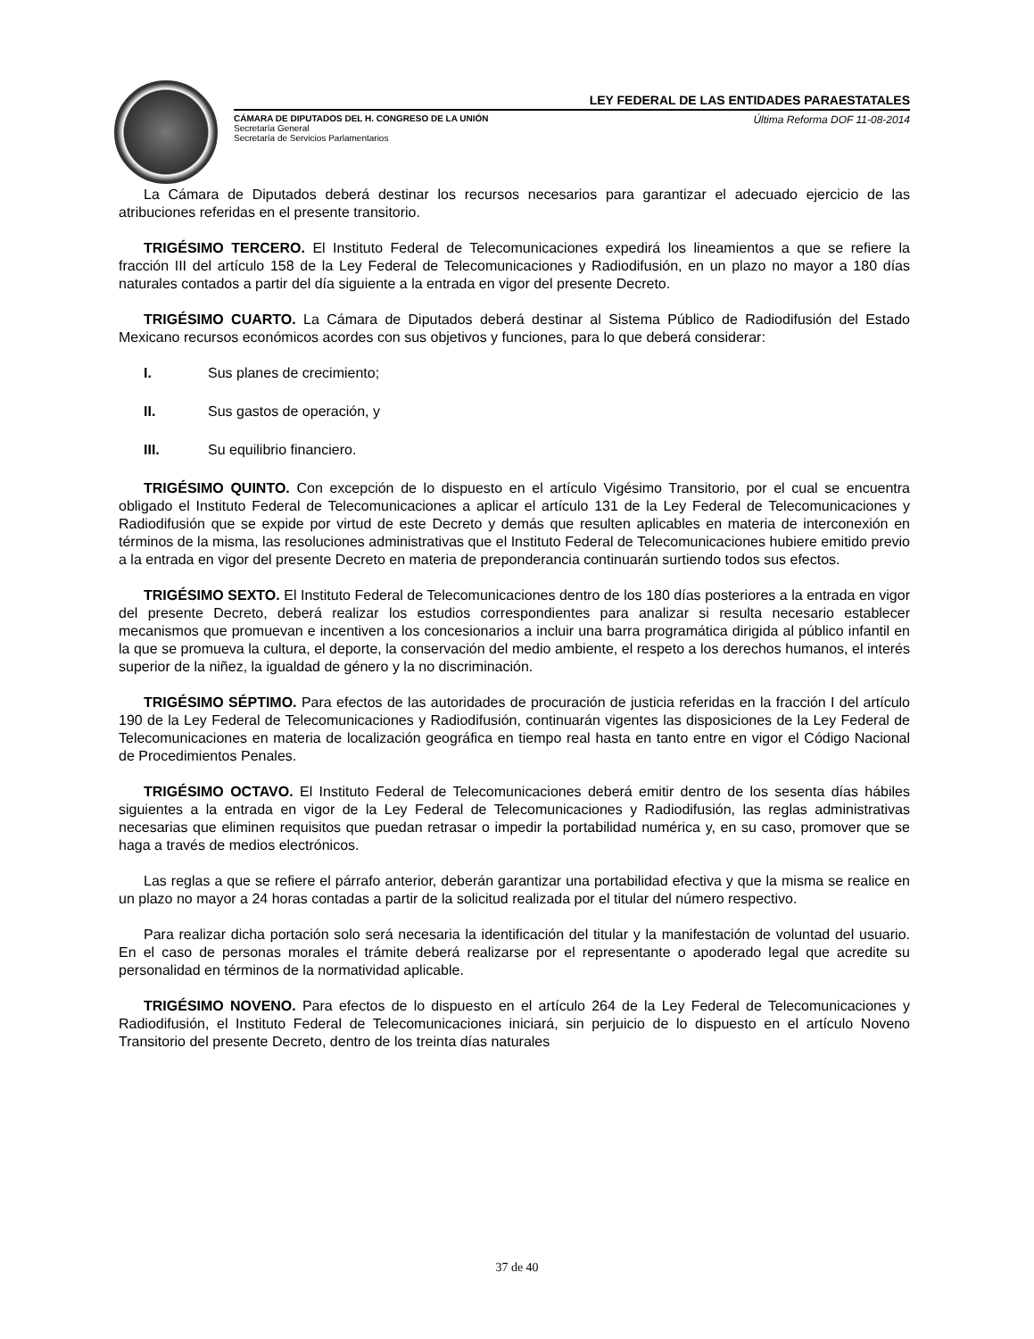LEY FEDERAL DE LAS ENTIDADES PARAESTATALES
CÁMARA DE DIPUTADOS DEL H. CONGRESO DE LA UNIÓN
Secretaría General
Secretaría de Servicios Parlamentarios
Última Reforma DOF 11-08-2014
La Cámara de Diputados deberá destinar los recursos necesarios para garantizar el adecuado ejercicio de las atribuciones referidas en el presente transitorio.
TRIGÉSIMO TERCERO. El Instituto Federal de Telecomunicaciones expedirá los lineamientos a que se refiere la fracción III del artículo 158 de la Ley Federal de Telecomunicaciones y Radiodifusión, en un plazo no mayor a 180 días naturales contados a partir del día siguiente a la entrada en vigor del presente Decreto.
TRIGÉSIMO CUARTO. La Cámara de Diputados deberá destinar al Sistema Público de Radiodifusión del Estado Mexicano recursos económicos acordes con sus objetivos y funciones, para lo que deberá considerar:
I. Sus planes de crecimiento;
II. Sus gastos de operación, y
III. Su equilibrio financiero.
TRIGÉSIMO QUINTO. Con excepción de lo dispuesto en el artículo Vigésimo Transitorio, por el cual se encuentra obligado el Instituto Federal de Telecomunicaciones a aplicar el artículo 131 de la Ley Federal de Telecomunicaciones y Radiodifusión que se expide por virtud de este Decreto y demás que resulten aplicables en materia de interconexión en términos de la misma, las resoluciones administrativas que el Instituto Federal de Telecomunicaciones hubiere emitido previo a la entrada en vigor del presente Decreto en materia de preponderancia continuarán surtiendo todos sus efectos.
TRIGÉSIMO SEXTO. El Instituto Federal de Telecomunicaciones dentro de los 180 días posteriores a la entrada en vigor del presente Decreto, deberá realizar los estudios correspondientes para analizar si resulta necesario establecer mecanismos que promuevan e incentiven a los concesionarios a incluir una barra programática dirigida al público infantil en la que se promueva la cultura, el deporte, la conservación del medio ambiente, el respeto a los derechos humanos, el interés superior de la niñez, la igualdad de género y la no discriminación.
TRIGÉSIMO SÉPTIMO. Para efectos de las autoridades de procuración de justicia referidas en la fracción I del artículo 190 de la Ley Federal de Telecomunicaciones y Radiodifusión, continuarán vigentes las disposiciones de la Ley Federal de Telecomunicaciones en materia de localización geográfica en tiempo real hasta en tanto entre en vigor el Código Nacional de Procedimientos Penales.
TRIGÉSIMO OCTAVO. El Instituto Federal de Telecomunicaciones deberá emitir dentro de los sesenta días hábiles siguientes a la entrada en vigor de la Ley Federal de Telecomunicaciones y Radiodifusión, las reglas administrativas necesarias que eliminen requisitos que puedan retrasar o impedir la portabilidad numérica y, en su caso, promover que se haga a través de medios electrónicos.
Las reglas a que se refiere el párrafo anterior, deberán garantizar una portabilidad efectiva y que la misma se realice en un plazo no mayor a 24 horas contadas a partir de la solicitud realizada por el titular del número respectivo.
Para realizar dicha portación solo será necesaria la identificación del titular y la manifestación de voluntad del usuario. En el caso de personas morales el trámite deberá realizarse por el representante o apoderado legal que acredite su personalidad en términos de la normatividad aplicable.
TRIGÉSIMO NOVENO. Para efectos de lo dispuesto en el artículo 264 de la Ley Federal de Telecomunicaciones y Radiodifusión, el Instituto Federal de Telecomunicaciones iniciará, sin perjuicio de lo dispuesto en el artículo Noveno Transitorio del presente Decreto, dentro de los treinta días naturales
37 de 40